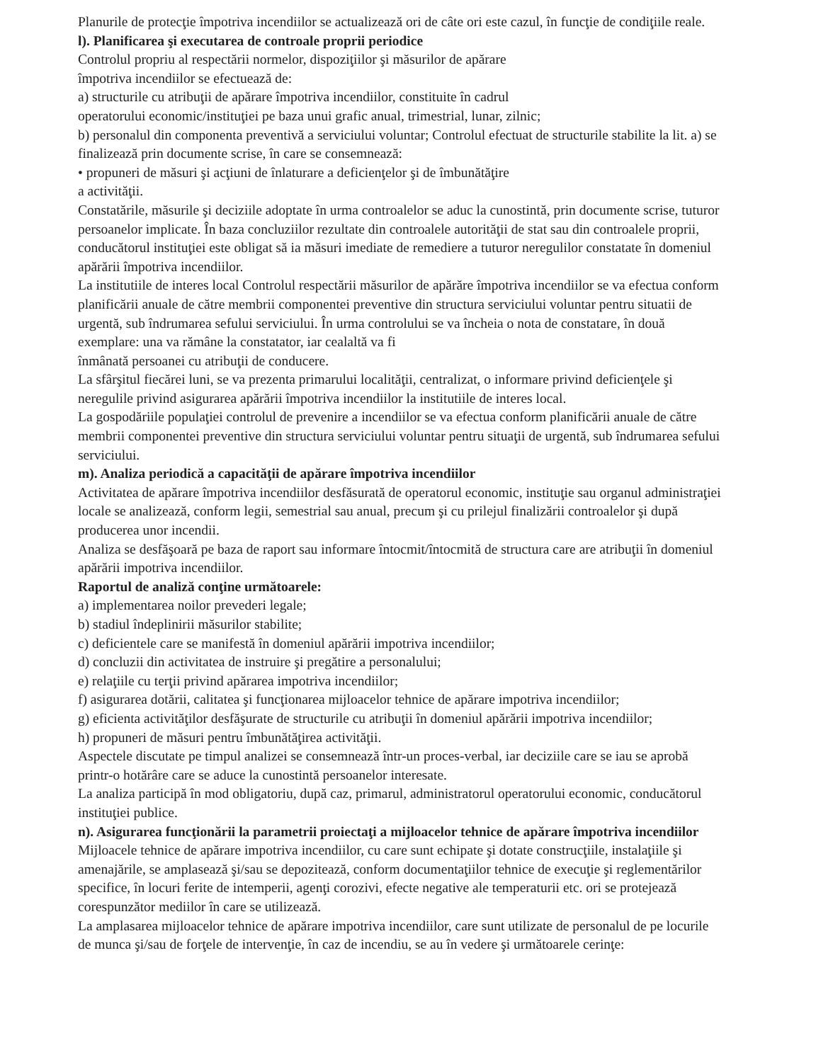Planurile de protecţie împotriva incendiilor se actualizează ori de câte ori este cazul, în funcţie de condiţiile reale.
l). Planificarea şi executarea de controale proprii periodice
Controlul propriu al respectării normelor, dispoziţiilor şi măsurilor de apărare
împotriva incendiilor se efectuează de:
a) structurile cu atribuţii de apărare împotriva incendiilor, constituite în cadrul
operatorului economic/instituţiei pe baza unui grafic anual, trimestrial, lunar, zilnic;
b) personalul din componenta preventivă a serviciului voluntar; Controlul efectuat de structurile stabilite la lit. a) se finalizează prin documente scrise, în care se consemnează:
• propuneri de măsuri şi acţiuni de înlaturare a deficienţelor şi de îmbunătăţire
a activităţii.
Constatările, măsurile şi deciziile adoptate în urma controalelor se aduc la cunostintă, prin documente scrise, tuturor persoanelor implicate. În baza concluziilor rezultate din controalele autorităţii de stat sau din controalele proprii, conducătorul instituţiei este obligat să ia măsuri imediate de remediere a tuturor neregulilor constatate în domeniul apărării împotriva incendiilor.
La institutiile de interes local Controlul respectării măsurilor de apărăre împotriva incendiilor se va efectua conform planificării anuale de către membrii componentei preventive din structura serviciului voluntar pentru situatii de urgentă, sub îndrumarea sefului serviciului. În urma controlului se va încheia o nota de constatare, în două exemplare: una va rămâne la constatator, iar cealaltă va fi
înmânată persoanei cu atribuţii de conducere.
La sfârşitul fiecărei luni, se va prezenta primarului localităţii, centralizat, o informare privind deficienţele şi neregulile privind asigurarea apărării împotriva incendiilor la institutiile de interes local.
La gospodăriile populaţiei controlul de prevenire a incendiilor se va efectua conform planificării anuale de către membrii componentei preventive din structura serviciului voluntar pentru situaţii de urgentă, sub îndrumarea sefului serviciului.
m). Analiza periodică a capacităţii de apărare împotriva incendiilor
Activitatea de apărare împotriva incendiilor desfăsurată de operatorul economic, instituţie sau organul administraţiei locale se analizează, conform legii, semestrial sau anual, precum şi cu prilejul finalizării controalelor şi după producerea unor incendii.
Analiza se desfăşoară pe baza de raport sau informare întocmit/întocmită de structura care are atribuţii în domeniul apărării impotriva incendiilor.
Raportul de analiză conţine următoarele:
a) implementarea noilor prevederi legale;
b) stadiul îndeplinirii măsurilor stabilite;
c) deficientele care se manifestă în domeniul apărării impotriva incendiilor;
d) concluzii din activitatea de instruire şi pregătire a personalului;
e) relaţiile cu terţii privind apărarea impotriva incendiilor;
f) asigurarea dotării, calitatea şi funcţionarea mijloacelor tehnice de apărare impotriva incendiilor;
g) eficienta activităţilor desfăşurate de structurile cu atribuţii în domeniul apărării impotriva incendiilor;
h) propuneri de măsuri pentru îmbunătăţirea activităţii.
Aspectele discutate pe timpul analizei se consemnează într-un proces-verbal, iar deciziile care se iau se aprobă printr-o hotărâre care se aduce la cunostintă persoanelor interesate.
La analiza participă în mod obligatoriu, după caz, primarul, administratorul operatorului economic, conducătorul instituţiei publice.
n). Asigurarea funcţionării la parametrii proiectaţi a mijloacelor tehnice de apărare împotriva incendiilor
Mijloacele tehnice de apărare impotriva incendiilor, cu care sunt echipate şi dotate construcţiile, instalaţiile şi amenajările, se amplasează şi/sau se depozitează, conform documentaţiilor tehnice de execuţie şi reglementărilor specifice, în locuri ferite de intemperii, agenţi corozivi, efecte negative ale temperaturii etc. ori se protejează corespunzător mediilor în care se utilizează.
La amplasarea mijloacelor tehnice de apărare impotriva incendiilor, care sunt utilizate de personalul de pe locurile de munca şi/sau de forţele de intervenţie, în caz de incendiu, se au în vedere şi următoarele cerinţe: